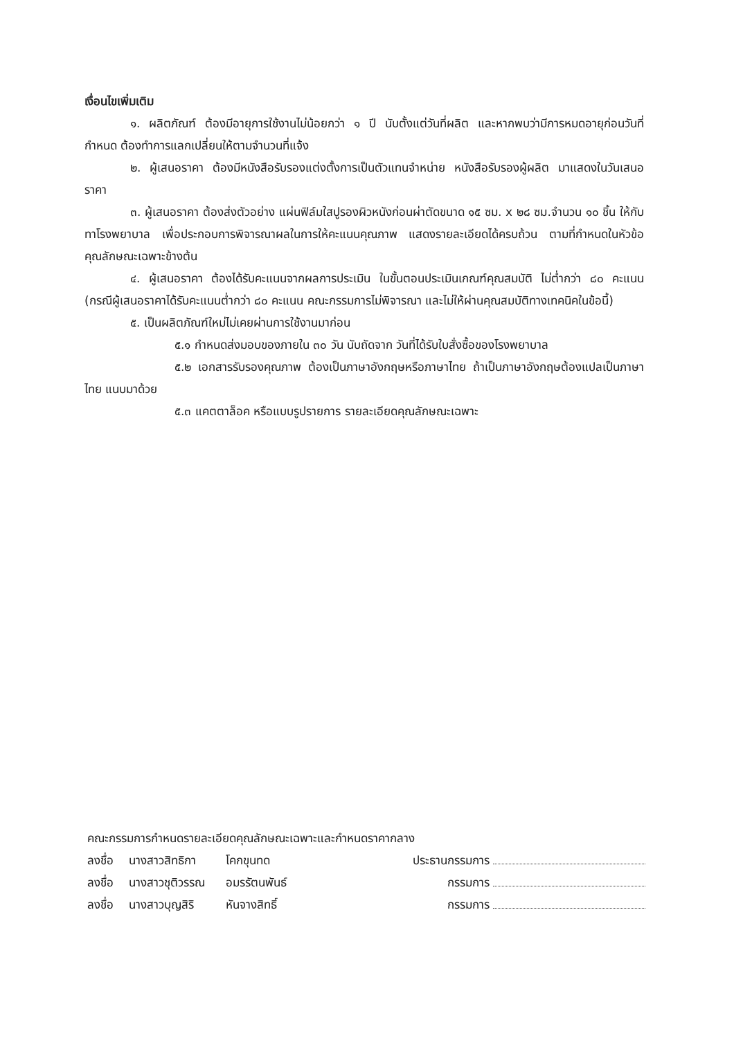เงื่อนไขเพิ่มเติม
๑. ผลิตภัณฑ์ ต้องมีอายุการใช้งานไม่น้อยกว่า ๑ ปี นับตั้งแต่วันที่ผลิต และหากพบว่ามีการหมดอายุก่อนวันที่กำหนด ต้องทำการแลกเปลี่ยนให้ตามจำนวนที่แจ้ง
๒. ผู้เสนอราคา ต้องมีหนังสือรับรองแต่งตั้งการเป็นตัวแทนจำหน่าย หนังสือรับรองผู้ผลิต มาแสดงในวันเสนอราคา
๓. ผู้เสนอราคา ต้องส่งตัวอย่าง แผ่นฟิล์มใสปูรองผิวหนังก่อนผ่าตัดขนาด ๑๕ ซม. x ๒๘ ซม.จำนวน ๑๐ ชิ้น ให้กับทาโรงพยาบาล เพื่อประกอบการพิจารณาผลในการให้คะแนนคุณภาพ แสดงรายละเอียดได้ครบถ้วน ตามที่กำหนดในหัวข้อคุณลักษณะเฉพาะข้างต้น
๔. ผู้เสนอราคา ต้องได้รับคะแนนจากผลการประเมิน ในขั้นตอนประเมินเกณฑ์คุณสมบัติ ไม่ต่ำกว่า ๘๐ คะแนน (กรณีผู้เสนอราคาได้รับคะแนนต่ำกว่า ๘๐ คะแนน คณะกรรมการไม่พิจารณา และไม่ให้ผ่านคุณสมบัติทางเทคนิคในข้อนี้)
๕. เป็นผลิตภัณฑ์ใหม่ไม่เคยผ่านการใช้งานมาก่อน
๕.๑ กำหนดส่งมอบของภายใน ๓๐ วัน นับถัดจาก วันที่ได้รับใบสั่งซื้อของโรงพยาบาล
๕.๒ เอกสารรับรองคุณภาพ ต้องเป็นภาษาอังกฤษหรือภาษาไทย ถ้าเป็นภาษาอังกฤษต้องแปลเป็นภาษาไทย แนบมาด้วย
๕.๓ แคตตาล็อค หรือแบบรูปรายการ รายละเอียดคุณลักษณะเฉพาะ
คณะกรรมการกำหนดรายละเอียดคุณลักษณะเฉพาะและกำหนดราคากลาง
| ลงชื่อ | นางสาวสิทธิกา | โคกขุนทด | ประธานกรรมการ |
| ลงชื่อ | นางสาวชุติวรรณ | อมรรัตนพันธ์ | กรรมการ |
| ลงชื่อ | นางสาวบุญสิริ | หันจางสิทธิ์ | กรรมการ |